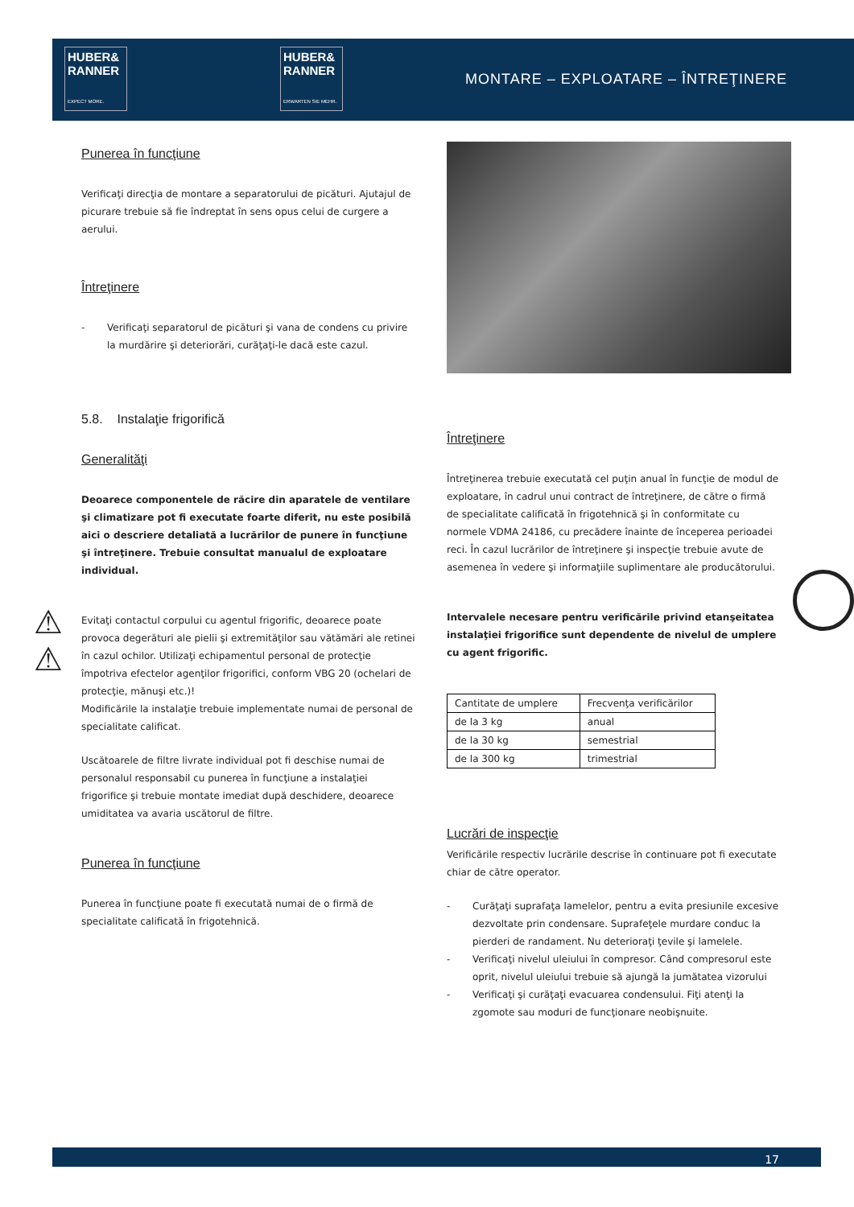HUBER&
RANNER
EXPECT MORE.
HUBER&
RANNER
ERWARTEN SIE MEHR.
MONTARE – EXPLOATARE – ÎNTREŢINERE
Punerea în funcţiune
Verificaţi direcţia de montare a separatorului de picături. Ajutajul de picurare trebuie să fie îndreptat în sens opus celui de curgere a aerului.
Întreţinere
- Verificaţi separatorul de picături şi vana de condens cu privire la murdărire şi deteriorări, curăţaţi-le dacă este cazul.
5.8. Instalaţie frigorifică
Generalităţi
Deoarece componentele de răcire din aparatele de ventilare şi climatizare pot fi executate foarte diferit, nu este posibilă aici o descriere detaliată a lucrărilor de punere în funcţiune şi întreţinere. Trebuie consultat manualul de exploatare individual.
Evitaţi contactul corpului cu agentul frigorific, deoarece poate provoca degerături ale pielii şi extremităţilor sau vătămări ale retinei în cazul ochilor. Utilizaţi echipamentul personal de protecţie împotriva efectelor agenţilor frigorifici, conform VBG 20 (ochelari de protecţie, mănuşi etc.)!
Modificările la instalaţie trebuie implementate numai de personal de specialitate calificat.
Uscătoarele de filtre livrate individual pot fi deschise numai de personalul responsabil cu punerea în funcţiune a instalaţiei frigorifice şi trebuie montate imediat după deschidere, deoarece umiditatea va avaria uscătorul de filtre.
Punerea în funcţiune
Punerea în funcţiune poate fi executată numai de o firmă de specialitate calificată în frigotehnică.
⚠
⚠
Întreţinere
Întreţinerea trebuie executată cel puţin anual în funcţie de modul de exploatare, în cadrul unui contract de întreţinere, de către o firmă de specialitate calificată în frigotehnică şi în conformitate cu normele VDMA 24186, cu precădere înainte de începerea perioadei reci. În cazul lucrărilor de întreţinere şi inspecţie trebuie avute de asemenea în vedere şi informaţiile suplimentare ale producătorului.
Intervalele necesare pentru verificările privind etanşeitatea instalaţiei frigorifice sunt dependente de nivelul de umplere cu agent frigorific.
| Cantitate de umplere | Frecvenţa verificărilor |
| --- | --- |
| de la 3 kg | anual |
| de la 30 kg | semestrial |
| de la 300 kg | trimestrial |
Lucrări de inspecţie
Verificările respectiv lucrările descrise în continuare pot fi executate chiar de către operator.
- Curăţaţi suprafaţa lamelelor, pentru a evita presiunile excesive dezvoltate prin condensare. Suprafeţele murdare conduc la pierderi de randament. Nu deterioraţi ţevile şi lamelele.
- Verificaţi nivelul uleiului în compresor. Când compresorul este oprit, nivelul uleiului trebuie să ajungă la jumătatea vizorului
- Verificaţi şi curăţaţi evacuarea condensului. Fiţi atenţi la zgomote sau moduri de funcţionare neobişnuite.
17